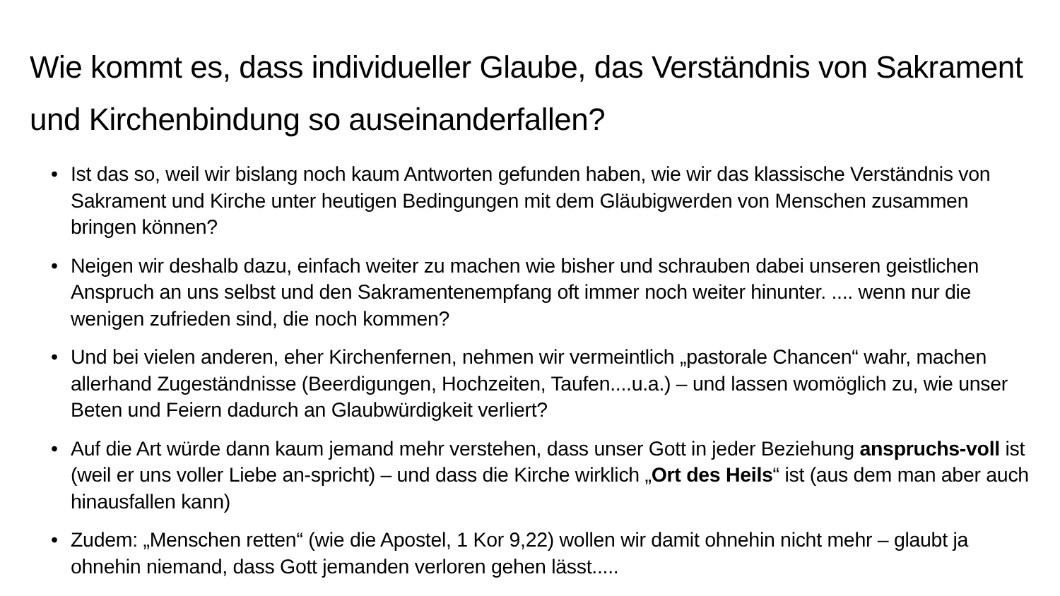Wie kommt es, dass individueller Glaube, das Verständnis von Sakrament und Kirchenbindung so auseinanderfallen?
• Ist das so, weil wir bislang noch kaum Antworten gefunden haben, wie wir das klassische Verständnis von Sakrament und Kirche unter heutigen Bedingungen mit dem Gläubigwerden von Menschen zusammen bringen können?
• Neigen wir deshalb dazu, einfach weiter zu machen wie bisher und schrauben dabei unseren geistlichen Anspruch an uns selbst und den Sakramentenempfang oft immer noch weiter hinunter. .... wenn nur die wenigen zufrieden sind, die noch kommen?
• Und bei vielen anderen, eher Kirchenfernen, nehmen wir vermeintlich „pastorale Chancen“ wahr, machen allerhand Zugeständnisse (Beerdigungen, Hochzeiten, Taufen....u.a.) – und lassen womöglich zu, wie unser Beten und Feiern dadurch an Glaubwürdigkeit verliert?
• Auf die Art würde dann kaum jemand mehr verstehen, dass unser Gott in jeder Beziehung anspruchs-voll ist (weil er uns voller Liebe an-spricht) – und dass die Kirche wirklich „Ort des Heils“ ist (aus dem man aber auch hinausfallen kann)
• Zudem: „Menschen retten“ (wie die Apostel, 1 Kor 9,22) wollen wir damit ohnehin nicht mehr – glaubt ja ohnehin niemand, dass Gott jemanden verloren gehen lässt.....